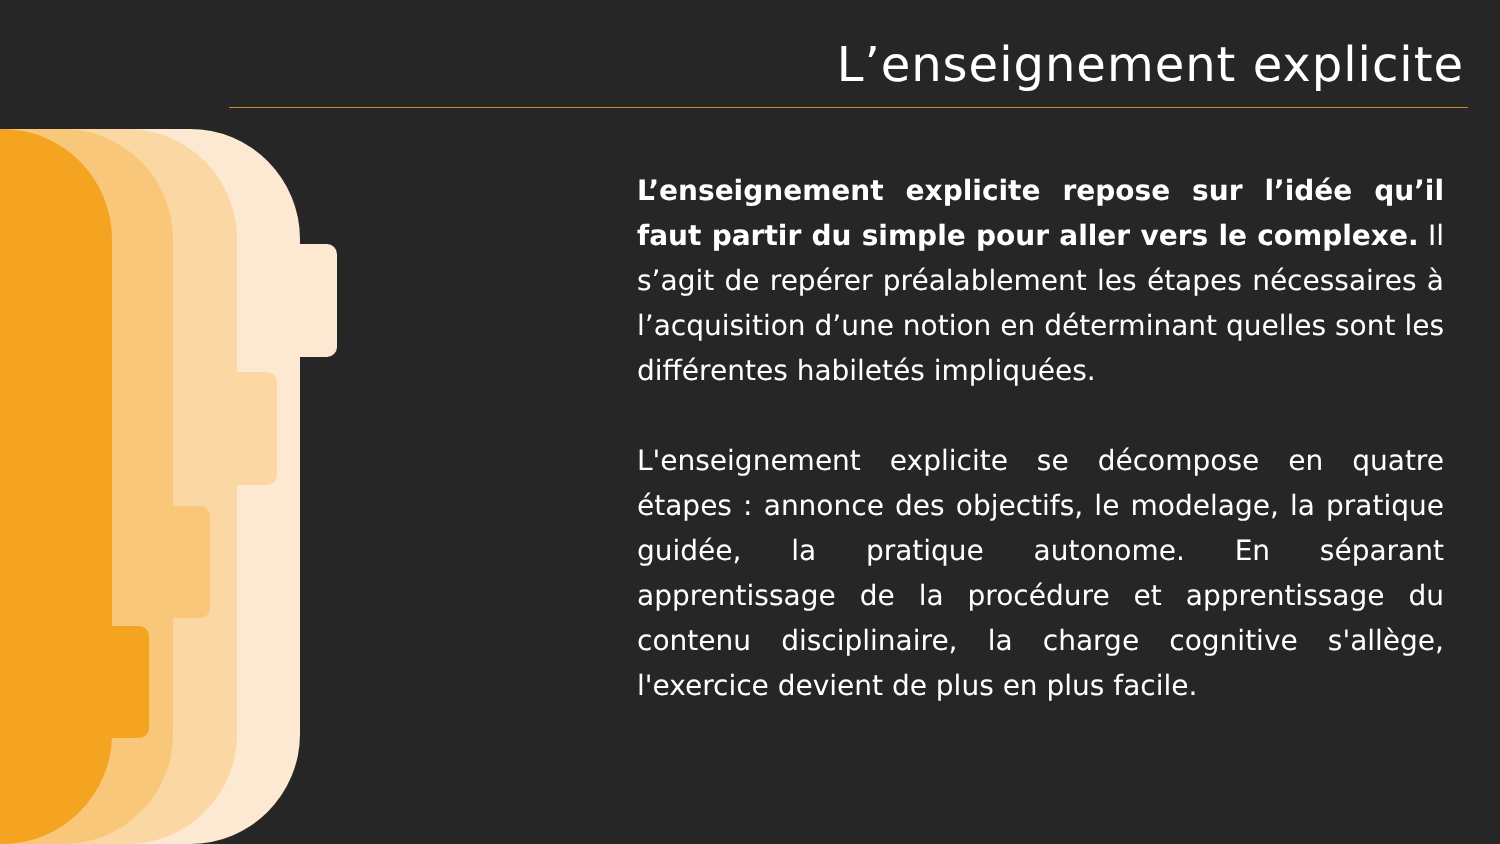L’enseignement explicite
L’enseignement explicite repose sur l’idée qu’il faut partir du simple pour aller vers le complexe. Il s’agit de repérer préalablement les étapes nécessaires à l’acquisition d’une notion en déterminant quelles sont les différentes habiletés impliquées.
L'enseignement explicite se décompose en quatre étapes : annonce des objectifs, le modelage, la pratique guidée, la pratique autonome. En séparant apprentissage de la procédure et apprentissage du contenu disciplinaire, la charge cognitive s'allège, l'exercice devient de plus en plus facile.